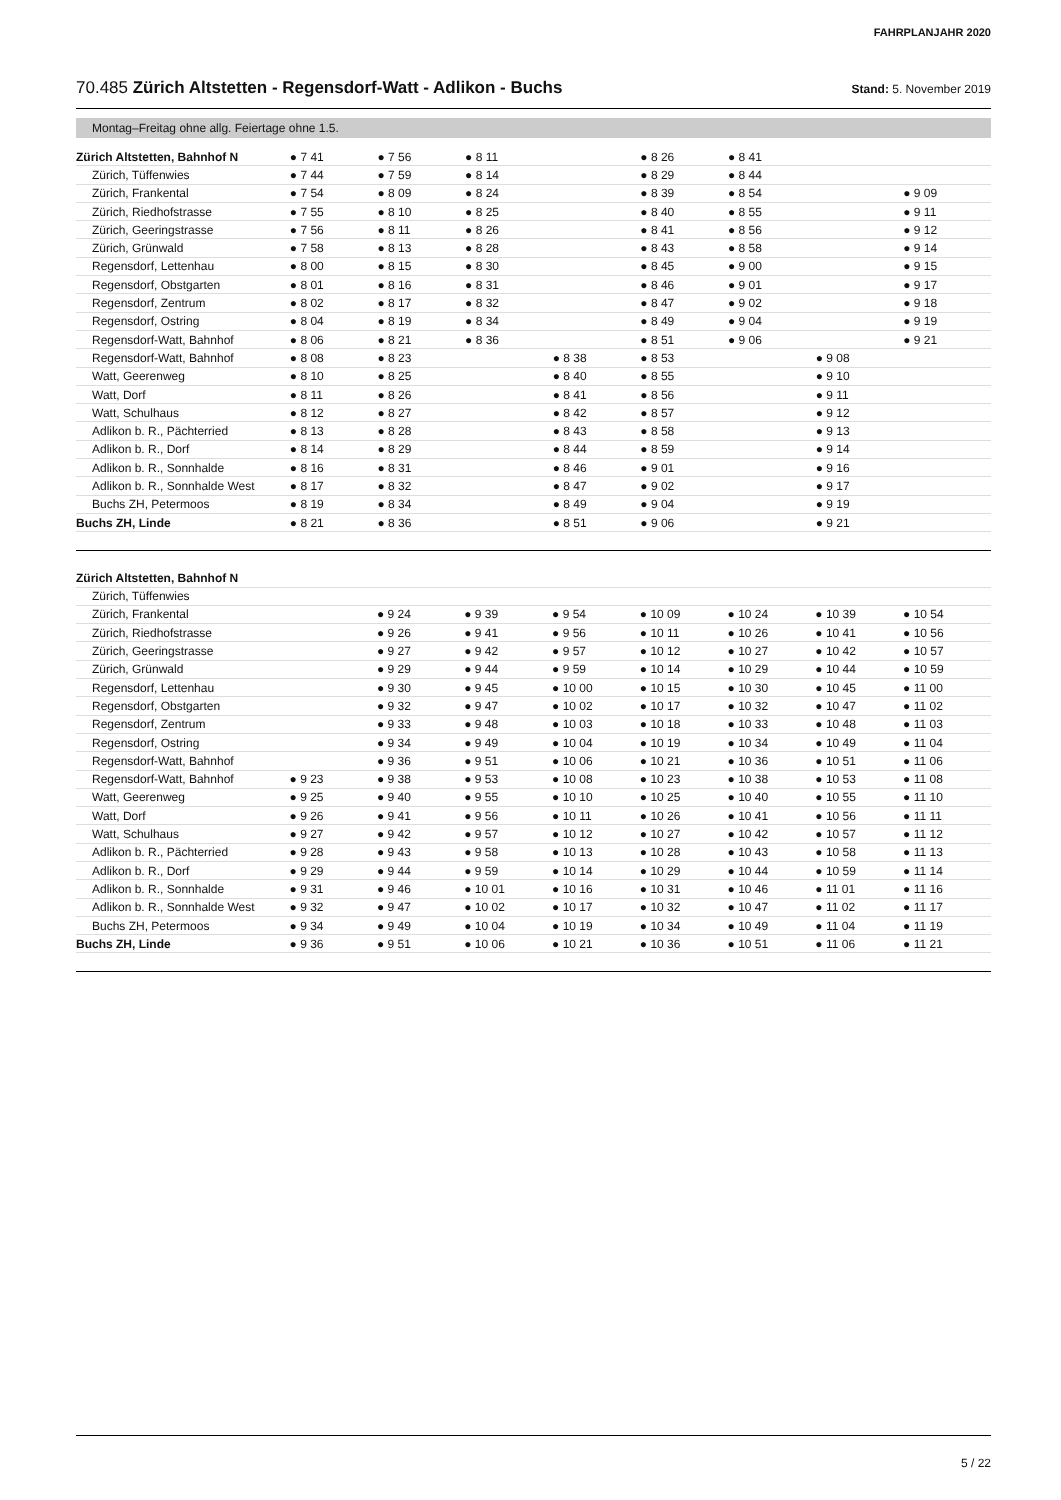FAHRPLANJAHR 2020
70.485 Zürich Altstetten - Regensdorf-Watt - Adlikon - Buchs
Stand: 5. November 2019
Montag–Freitag ohne allg. Feiertage ohne 1.5.
| Zürich Altstetten, Bahnhof N | ● 7 41 | ● 7 56 | ● 8 11 | | ● 8 26 | ● 8 41 | | |
| Zürich, Tüffenwies | ● 7 44 | ● 7 59 | ● 8 14 | | ● 8 29 | ● 8 44 | | |
| Zürich, Frankental | ● 7 54 | ● 8 09 | ● 8 24 | | ● 8 39 | ● 8 54 | | ● 9 09 |
| Zürich, Riedhofstrasse | ● 7 55 | ● 8 10 | ● 8 25 | | ● 8 40 | ● 8 55 | | ● 9 11 |
| Zürich, Geeringstrasse | ● 7 56 | ● 8 11 | ● 8 26 | | ● 8 41 | ● 8 56 | | ● 9 12 |
| Zürich, Grünwald | ● 7 58 | ● 8 13 | ● 8 28 | | ● 8 43 | ● 8 58 | | ● 9 14 |
| Regensdorf, Lettenhau | ● 8 00 | ● 8 15 | ● 8 30 | | ● 8 45 | ● 9 00 | | ● 9 15 |
| Regensdorf, Obstgarten | ● 8 01 | ● 8 16 | ● 8 31 | | ● 8 46 | ● 9 01 | | ● 9 17 |
| Regensdorf, Zentrum | ● 8 02 | ● 8 17 | ● 8 32 | | ● 8 47 | ● 9 02 | | ● 9 18 |
| Regensdorf, Ostring | ● 8 04 | ● 8 19 | ● 8 34 | | ● 8 49 | ● 9 04 | | ● 9 19 |
| Regensdorf-Watt, Bahnhof | ● 8 06 | ● 8 21 | ● 8 36 | | ● 8 51 | ● 9 06 | | ● 9 21 |
| Regensdorf-Watt, Bahnhof | ● 8 08 | ● 8 23 | | ● 8 38 | ● 8 53 | | ● 9 08 | |
| Watt, Geerenweg | ● 8 10 | ● 8 25 | | ● 8 40 | ● 8 55 | | ● 9 10 | |
| Watt, Dorf | ● 8 11 | ● 8 26 | | ● 8 41 | ● 8 56 | | ● 9 11 | |
| Watt, Schulhaus | ● 8 12 | ● 8 27 | | ● 8 42 | ● 8 57 | | ● 9 12 | |
| Adlikon b. R., Pächterried | ● 8 13 | ● 8 28 | | ● 8 43 | ● 8 58 | | ● 9 13 | |
| Adlikon b. R., Dorf | ● 8 14 | ● 8 29 | | ● 8 44 | ● 8 59 | | ● 9 14 | |
| Adlikon b. R., Sonnhalde | ● 8 16 | ● 8 31 | | ● 8 46 | ● 9 01 | | ● 9 16 | |
| Adlikon b. R., Sonnhalde West | ● 8 17 | ● 8 32 | | ● 8 47 | ● 9 02 | | ● 9 17 | |
| Buchs ZH, Petermoos | ● 8 19 | ● 8 34 | | ● 8 49 | ● 9 04 | | ● 9 19 | |
| Buchs ZH, Linde | ● 8 21 | ● 8 36 | | ● 8 51 | ● 9 06 | | ● 9 21 | |
| Zürich Altstetten, Bahnhof N | | | | | | | | |
| Zürich, Tüffenwies | | | | | | | | |
| Zürich, Frankental | | ● 9 24 | ● 9 39 | ● 9 54 | ● 10 09 | ● 10 24 | ● 10 39 | ● 10 54 |
| Zürich, Riedhofstrasse | | ● 9 26 | ● 9 41 | ● 9 56 | ● 10 11 | ● 10 26 | ● 10 41 | ● 10 56 |
| Zürich, Geeringstrasse | | ● 9 27 | ● 9 42 | ● 9 57 | ● 10 12 | ● 10 27 | ● 10 42 | ● 10 57 |
| Zürich, Grünwald | | ● 9 29 | ● 9 44 | ● 9 59 | ● 10 14 | ● 10 29 | ● 10 44 | ● 10 59 |
| Regensdorf, Lettenhau | | ● 9 30 | ● 9 45 | ● 10 00 | ● 10 15 | ● 10 30 | ● 10 45 | ● 11 00 |
| Regensdorf, Obstgarten | | ● 9 32 | ● 9 47 | ● 10 02 | ● 10 17 | ● 10 32 | ● 10 47 | ● 11 02 |
| Regensdorf, Zentrum | | ● 9 33 | ● 9 48 | ● 10 03 | ● 10 18 | ● 10 33 | ● 10 48 | ● 11 03 |
| Regensdorf, Ostring | | ● 9 34 | ● 9 49 | ● 10 04 | ● 10 19 | ● 10 34 | ● 10 49 | ● 11 04 |
| Regensdorf-Watt, Bahnhof | | ● 9 36 | ● 9 51 | ● 10 06 | ● 10 21 | ● 10 36 | ● 10 51 | ● 11 06 |
| Regensdorf-Watt, Bahnhof | ● 9 23 | ● 9 38 | ● 9 53 | ● 10 08 | ● 10 23 | ● 10 38 | ● 10 53 | ● 11 08 |
| Watt, Geerenweg | ● 9 25 | ● 9 40 | ● 9 55 | ● 10 10 | ● 10 25 | ● 10 40 | ● 10 55 | ● 11 10 |
| Watt, Dorf | ● 9 26 | ● 9 41 | ● 9 56 | ● 10 11 | ● 10 26 | ● 10 41 | ● 10 56 | ● 11 11 |
| Watt, Schulhaus | ● 9 27 | ● 9 42 | ● 9 57 | ● 10 12 | ● 10 27 | ● 10 42 | ● 10 57 | ● 11 12 |
| Adlikon b. R., Pächterried | ● 9 28 | ● 9 43 | ● 9 58 | ● 10 13 | ● 10 28 | ● 10 43 | ● 10 58 | ● 11 13 |
| Adlikon b. R., Dorf | ● 9 29 | ● 9 44 | ● 9 59 | ● 10 14 | ● 10 29 | ● 10 44 | ● 10 59 | ● 11 14 |
| Adlikon b. R., Sonnhalde | ● 9 31 | ● 9 46 | ● 10 01 | ● 10 16 | ● 10 31 | ● 10 46 | ● 11 01 | ● 11 16 |
| Adlikon b. R., Sonnhalde West | ● 9 32 | ● 9 47 | ● 10 02 | ● 10 17 | ● 10 32 | ● 10 47 | ● 11 02 | ● 11 17 |
| Buchs ZH, Petermoos | ● 9 34 | ● 9 49 | ● 10 04 | ● 10 19 | ● 10 34 | ● 10 49 | ● 11 04 | ● 11 19 |
| Buchs ZH, Linde | ● 9 36 | ● 9 51 | ● 10 06 | ● 10 21 | ● 10 36 | ● 10 51 | ● 11 06 | ● 11 21 |
5 / 22